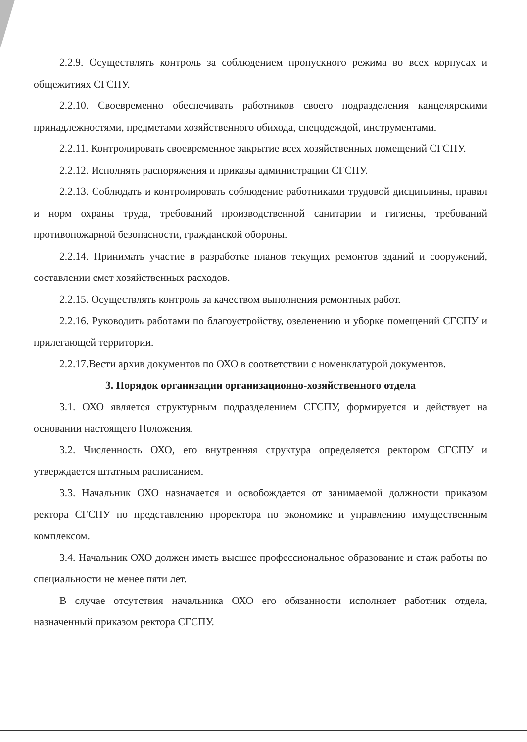2.2.9. Осуществлять контроль за соблюдением пропускного режима во всех корпусах и общежитиях СГСПУ.
2.2.10. Своевременно обеспечивать работников своего подразделения канцелярскими принадлежностями, предметами хозяйственного обихода, спецодеждой, инструментами.
2.2.11. Контролировать своевременное закрытие всех хозяйственных помещений СГСПУ.
2.2.12. Исполнять распоряжения и приказы администрации СГСПУ.
2.2.13. Соблюдать и контролировать соблюдение работниками трудовой дисциплины, правил и норм охраны труда, требований производственной санитарии и гигиены, требований противопожарной безопасности, гражданской обороны.
2.2.14. Принимать участие в разработке планов текущих ремонтов зданий и сооружений, составлении смет хозяйственных расходов.
2.2.15. Осуществлять контроль за качеством выполнения ремонтных работ.
2.2.16. Руководить работами по благоустройству, озеленению и уборке помещений СГСПУ и прилегающей территории.
2.2.17.Вести архив документов по ОХО в соответствии с номенклатурой документов.
3. Порядок организации организационно-хозяйственного отдела
3.1. ОХО является структурным подразделением СГСПУ, формируется и действует на основании настоящего Положения.
3.2. Численность ОХО, его внутренняя структура определяется ректором СГСПУ и утверждается штатным расписанием.
3.3. Начальник ОХО назначается и освобождается от занимаемой должности приказом ректора СГСПУ по представлению проректора по экономике и управлению имущественным комплексом.
3.4. Начальник ОХО должен иметь высшее профессиональное образование и стаж работы по специальности не менее пяти лет.
В случае отсутствия начальника ОХО его обязанности исполняет работник отдела, назначенный приказом ректора СГСПУ.